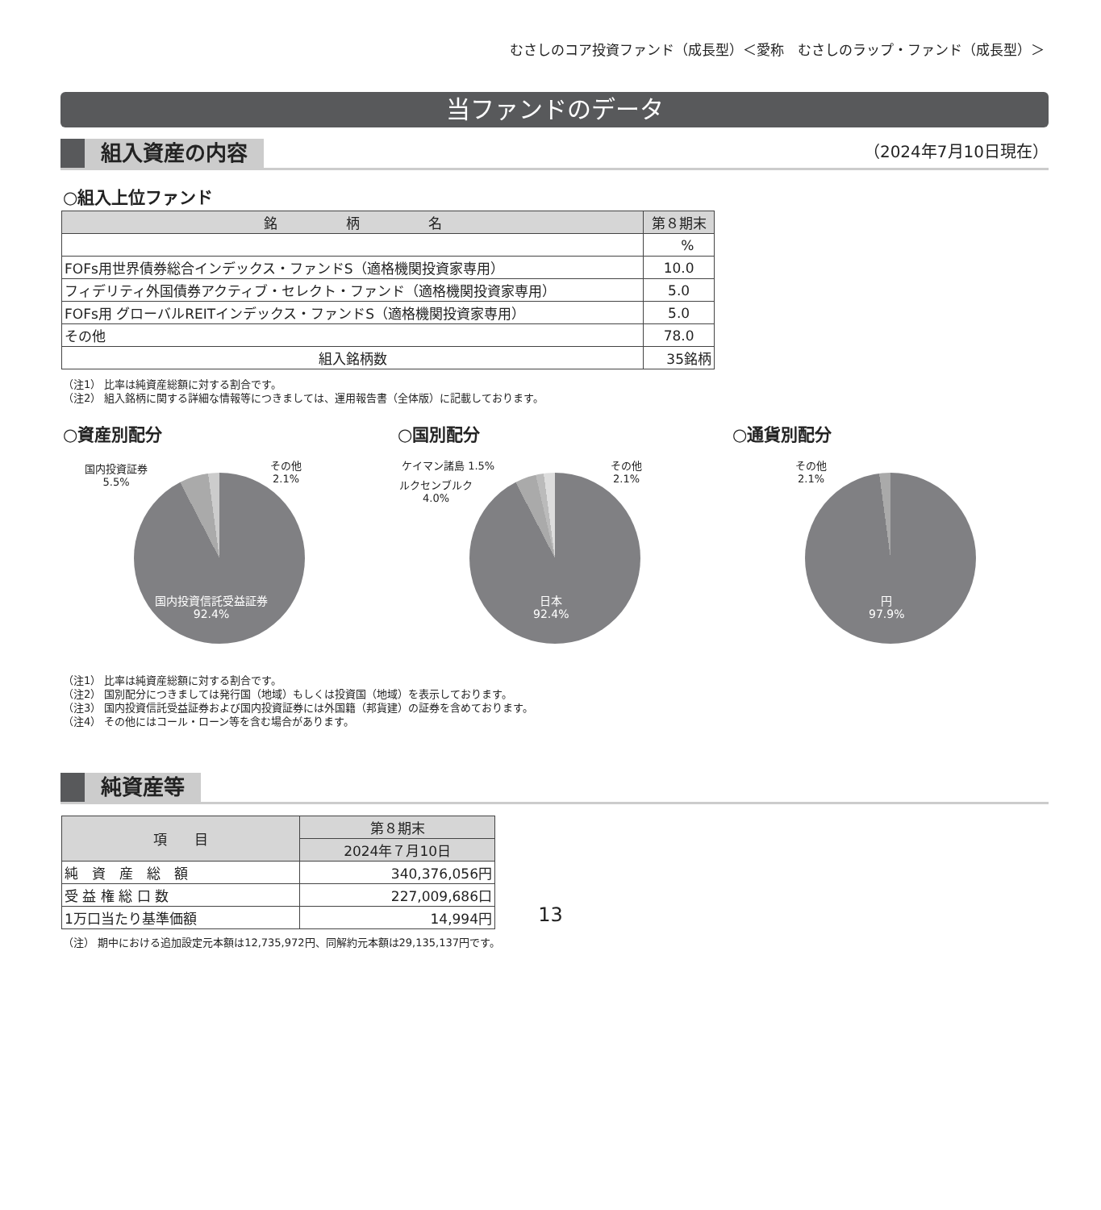むさしのコア投資ファンド（成長型）＜愛称　むさしのラップ・ファンド（成長型）＞
当ファンドのデータ
組入資産の内容
（2024年7月10日現在）
○組入上位ファンド
| 銘 柄 名 | 第８期末 |
| --- | --- |
| | % |
| FOFs用世界債券総合インデックス・ファンドS（適格機関投資家専用） | 10.0 |
| フィデリティ外国債券アクティブ・セレクト・ファンド（適格機関投資家専用） | 5.0 |
| FOFs用 グローバルREITインデックス・ファンドS（適格機関投資家専用） | 5.0 |
| その他 | 78.0 |
| 組入銘柄数 | 35銘柄 |
（注1） 比率は純資産総額に対する割合です。
（注2） 組入銘柄に関する詳細な情報等につきましては、運用報告書（全体版）に記載しております。
○資産別配分 ○国別配分 ○通貨別配分
国内投資証券
5.5%
その他
2.1%
国内投資信託受益証券
92.4%
ケイマン諸島 1.5%
ルクセンブルク
4.0%
その他
2.1%
日本
92.4%
その他
2.1%
円
97.9%
（注1） 比率は純資産総額に対する割合です。
（注2） 国別配分につきましては発行国（地域）もしくは投資国（地域）を表示しております。
（注3） 国内投資信託受益証券および国内投資証券には外国籍（邦貨建）の証券を含めております。
（注4） その他にはコール・ローン等を含む場合があります。
純資産等
| 項 目 | 第８期末 |
| --- | --- |
| | 2024年７月10日 |
| 純 資 産 総 額 | 340,376,056円 |
| 受 益 権 総 口 数 | 227,009,686口 |
| 1万口当たり基準価額 | 14,994円 |
（注） 期中における追加設定元本額は12,735,972円、同解約元本額は29,135,137円です。
13